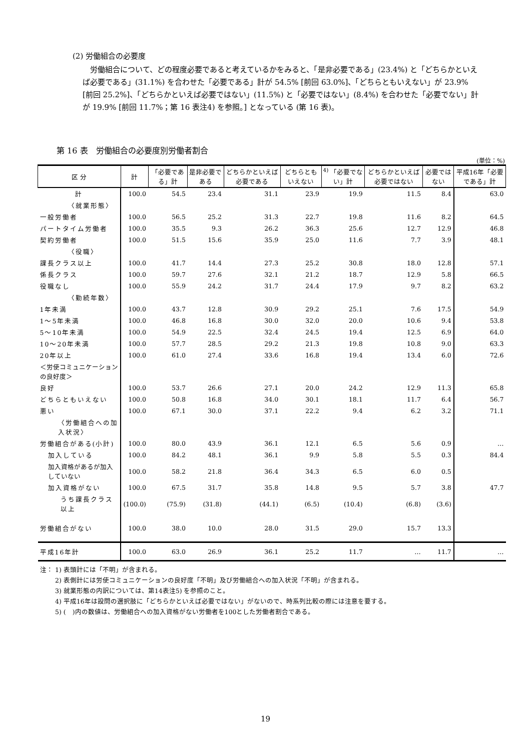(2) 労働組合の必要度
労働組合について、どの程度必要であると考えているかをみると、「是非必要である」(23.4%) と「どちらかといえば必要である」(31.1%) を合わせた「必要である」計が 54.5% [前回 63.0%]、「どちらともいえない」が 23.9% [前回 25.2%]、「どちらかといえば必要ではない」(11.5%) と「必要ではない」(8.4%) を合わせた「必要でない」計が 19.9% [前回 11.7%；第 16 表注4) を参照。] となっている (第 16 表)。
第 16 表　労働組合の必要度別労働者割合
(単位：%)
| 区 分 | 計 | 「必要である」計 | 是非必要である | どちらかといえば必要である | どちらともいえない | <sup>4)</sup> 「必要でない」計 | どちらかといえば必要ではない | 必要ではない | 平成16年「必要である」計 |
| --- | --- | --- | --- | --- | --- | --- | --- | --- | --- |
| 計 | 100.0 | 54.5 | 23.4 | 31.1 | 23.9 | 19.9 | 11.5 | 8.4 | 63.0 |
| 〈就業形態〉 | | | | | | | | | |
| 一般労働者 | 100.0 | 56.5 | 25.2 | 31.3 | 22.7 | 19.8 | 11.6 | 8.2 | 64.5 |
| パートタイム労働者 | 100.0 | 35.5 | 9.3 | 26.2 | 36.3 | 25.6 | 12.7 | 12.9 | 46.8 |
| 契約労働者 | 100.0 | 51.5 | 15.6 | 35.9 | 25.0 | 11.6 | 7.7 | 3.9 | 48.1 |
| 〈役職〉 | | | | | | | | | |
| 課長クラス以上 | 100.0 | 41.7 | 14.4 | 27.3 | 25.2 | 30.8 | 18.0 | 12.8 | 57.1 |
| 係長クラス | 100.0 | 59.7 | 27.6 | 32.1 | 21.2 | 18.7 | 12.9 | 5.8 | 66.5 |
| 役職なし | 100.0 | 55.9 | 24.2 | 31.7 | 24.4 | 17.9 | 9.7 | 8.2 | 63.2 |
| 〈勤続年数〉 | | | | | | | | | |
| 1年未満 | 100.0 | 43.7 | 12.8 | 30.9 | 29.2 | 25.1 | 7.6 | 17.5 | 54.9 |
| 1～5年未満 | 100.0 | 46.8 | 16.8 | 30.0 | 32.0 | 20.0 | 10.6 | 9.4 | 53.8 |
| 5～10年未満 | 100.0 | 54.9 | 22.5 | 32.4 | 24.5 | 19.4 | 12.5 | 6.9 | 64.0 |
| 10～20年未満 | 100.0 | 57.7 | 28.5 | 29.2 | 21.3 | 19.8 | 10.8 | 9.0 | 63.3 |
| 20年以上 | 100.0 | 61.0 | 27.4 | 33.6 | 16.8 | 19.4 | 13.4 | 6.0 | 72.6 |
| ＜労使コミュニケーションの良好度＞ | | | | | | | | | |
| 良好 | 100.0 | 53.7 | 26.6 | 27.1 | 20.0 | 24.2 | 12.9 | 11.3 | 65.8 |
| どちらともいえない | 100.0 | 50.8 | 16.8 | 34.0 | 30.1 | 18.1 | 11.7 | 6.4 | 56.7 |
| 悪い | 100.0 | 67.1 | 30.0 | 37.1 | 22.2 | 9.4 | 6.2 | 3.2 | 71.1 |
| 〈労働組合への加入状況〉 | | | | | | | | | |
| 労働組合がある(小計) | 100.0 | 80.0 | 43.9 | 36.1 | 12.1 | 6.5 | 5.6 | 0.9 | … |
| 加入している | 100.0 | 84.2 | 48.1 | 36.1 | 9.9 | 5.8 | 5.5 | 0.3 | 84.4 |
| 加入資格があるが加入していない | 100.0 | 58.2 | 21.8 | 36.4 | 34.3 | 6.5 | 6.0 | 0.5 | |
| 加入資格がない | 100.0 | 67.5 | 31.7 | 35.8 | 14.8 | 9.5 | 5.7 | 3.8 | 47.7 |
| うち課長クラス以上 | (100.0) | (75.9) | (31.8) | (44.1) | (6.5) | (10.4) | (6.8) | (3.6) | |
| 労働組合がない | 100.0 | 38.0 | 10.0 | 28.0 | 31.5 | 29.0 | 15.7 | 13.3 | |
| 平成16年計 | 100.0 | 63.0 | 26.9 | 36.1 | 25.2 | 11.7 | … | 11.7 | … |
注： 1) 表頭計には「不明」が含まれる。
　　 2) 表側計には労使コミュニケーションの良好度「不明」及び労働組合への加入状況「不明」が含まれる。
　　 3) 就業形態の内訳については、第14表注5) を参照のこと。
　　 4) 平成16年は設問の選択肢に「どちらかといえば必要ではない」がないので、時系列比較の際には注意を要する。
　　 5) (　)内の数値は、労働組合への加入資格がない労働者を100とした労働者割合である。
19